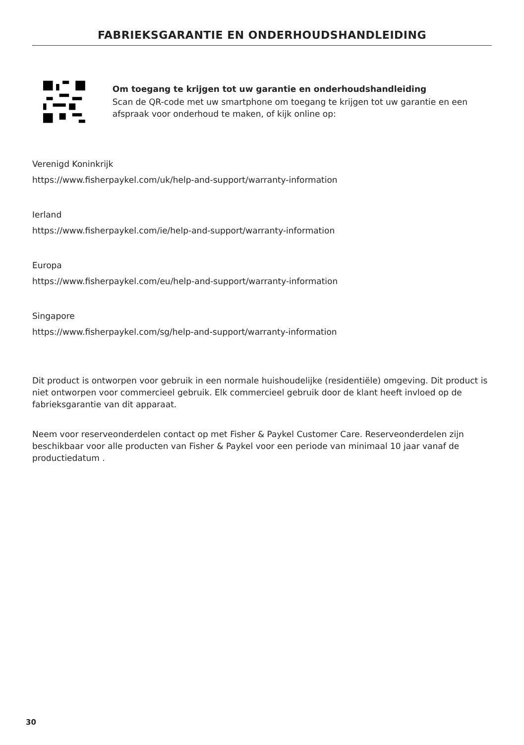FABRIEKSGARANTIE EN ONDERHOUDSHANDLEIDING
Om toegang te krijgen tot uw garantie en onderhoudshandleiding
Scan de QR-code met uw smartphone om toegang te krijgen tot uw garantie en een afspraak voor onderhoud te maken, of kijk online op:
Verenigd Koninkrijk
https://www.fisherpaykel.com/uk/help-and-support/warranty-information
Ierland
https://www.fisherpaykel.com/ie/help-and-support/warranty-information
Europa
https://www.fisherpaykel.com/eu/help-and-support/warranty-information
Singapore
https://www.fisherpaykel.com/sg/help-and-support/warranty-information
Dit product is ontworpen voor gebruik in een normale huishoudelijke (residentiële) omgeving. Dit product is niet ontworpen voor commercieel gebruik. Elk commercieel gebruik door de klant heeft invloed op de fabrieksgarantie van dit apparaat.
Neem voor reserveonderdelen contact op met Fisher & Paykel Customer Care. Reserveonderdelen zijn beschikbaar voor alle producten van Fisher & Paykel voor een periode van minimaal 10 jaar vanaf de productiedatum .
30